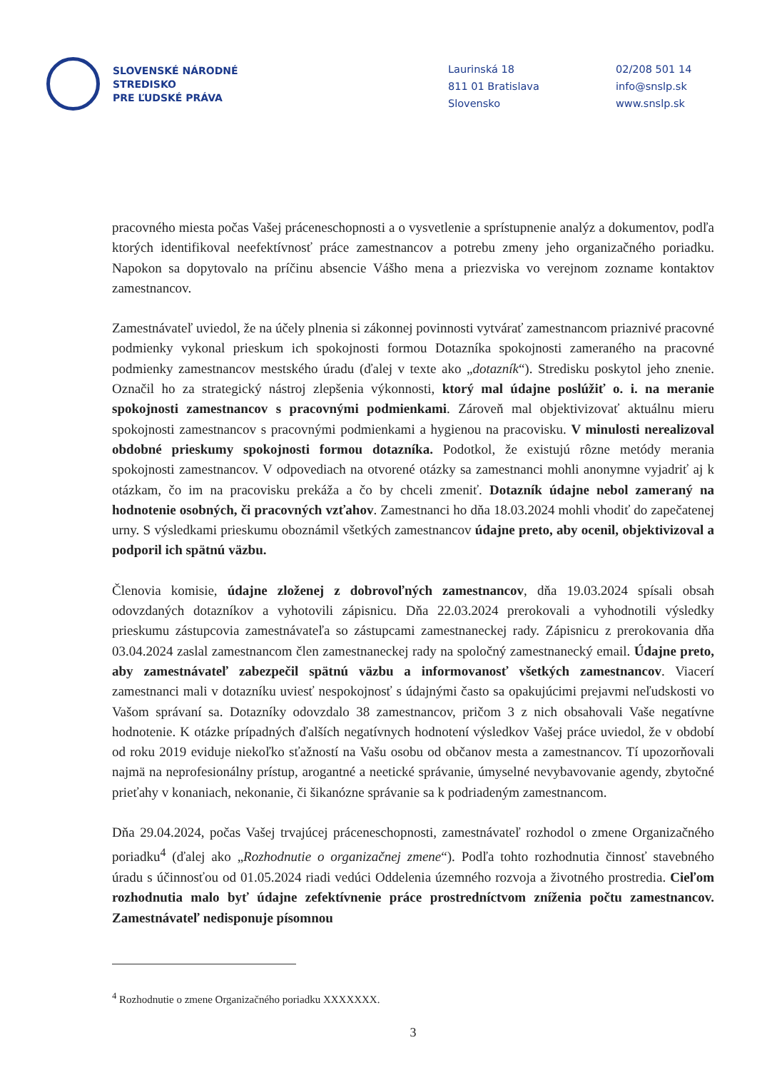SLOVENSKÉ NÁRODNÉ
STREDISKO
PRE ĽUDSKÉ PRÁVA
Laurinská 18
811 01 Bratislava
Slovensko
02/208 501 14
info@snslp.sk
www.snslp.sk
pracovného miesta počas Vašej práceneschopnosti a o vysvetlenie a sprístupnenie analýz a dokumentov, podľa ktorých identifikoval neefektívnosť práce zamestnancov a potrebu zmeny jeho organizačného poriadku. Napokon sa dopytovalo na príčinu absencie Vášho mena a priezviska vo verejnom zozname kontaktov zamestnancov.
Zamestnávateľ uviedol, že na účely plnenia si zákonnej povinnosti vytvárať zamestnancom priaznivé pracovné podmienky vykonal prieskum ich spokojnosti formou Dotazníka spokojnosti zameraného na pracovné podmienky zamestnancov mestského úradu (ďalej v texte ako „dotazník“). Stredisku poskytol jeho znenie. Označil ho za strategický nástroj zlepšenia výkonnosti, ktorý mal údajne poslúžiť o. i. na meranie spokojnosti zamestnancov s pracovnými podmienkami. Zároveň mal objektivizovať aktuálnu mieru spokojnosti zamestnancov s pracovnými podmienkami a hygienou na pracovisku. V minulosti nerealizoval obdobné prieskumy spokojnosti formou dotazníka. Podotkol, že existujú rôzne metódy merania spokojnosti zamestnancov. V odpovediach na otvorené otázky sa zamestnanci mohli anonymne vyjadriť aj k otázkam, čo im na pracovisku prekáža a čo by chceli zmeniť. Dotazník údajne nebol zameraný na hodnotenie osobných, či pracovných vzťahov. Zamestnanci ho dňa 18.03.2024 mohli vhodiť do zapečatenej urny. S výsledkami prieskumu oboznámil všetkých zamestnancov údajne preto, aby ocenil, objektivizoval a podporil ich spätnú väzbu.
Členovia komisie, údajne zloženej z dobrovoľných zamestnancov, dňa 19.03.2024 spísali obsah odovzdaných dotazníkov a vyhotovili zápisnicu. Dňa 22.03.2024 prerokovali a vyhodnotili výsledky prieskumu zástupcovia zamestnávateľa so zástupcami zamestnaneckej rady. Zápisnicu z prerokovania dňa 03.04.2024 zaslal zamestnancom člen zamestnaneckej rady na spoločný zamestnanecký email. Údajne preto, aby zamestnávateľ zabezpečil spätnú väzbu a informovanosť všetkých zamestnancov. Viacerí zamestnanci mali v dotazníku uviesť nespokojnosť s údajnými často sa opakujúcimi prejavmi neľudskosti vo Vašom správaní sa. Dotazníky odovzdalo 38 zamestnancov, pričom 3 z nich obsahovali Vaše negatívne hodnotenie. K otázke prípadných ďalších negatívnych hodnotení výsledkov Vašej práce uviedol, že v období od roku 2019 eviduje niekoľko sťažností na Vašu osobu od občanov mesta a zamestnancov. Tí upozorňovali najmä na neprofesionálny prístup, arogantné a neetické správanie, úmyselné nevybavovanie agendy, zbytočné prieťahy v konaniach, nekonanie, či šikanózne správanie sa k podriadeným zamestnancom.
Dňa 29.04.2024, počas Vašej trvajúcej práceneschopnosti, zamestnávateľ rozhodol o zmene Organizačného poriadku<sup>4</sup> (ďalej ako „Rozhodnutie o organizačnej zmene“). Podľa tohto rozhodnutia činnosť stavebného úradu s účinnosťou od 01.05.2024 riadi vedúci Oddelenia územného rozvoja a životného prostredia. Cieľom rozhodnutia malo byť údajne zefektívnenie práce prostredníctvom zníženia počtu zamestnancov. Zamestnávateľ nedisponuje písomnou
<sup>4</sup> Rozhodnutie o zmene Organizačného poriadku XXXXXXX.
3